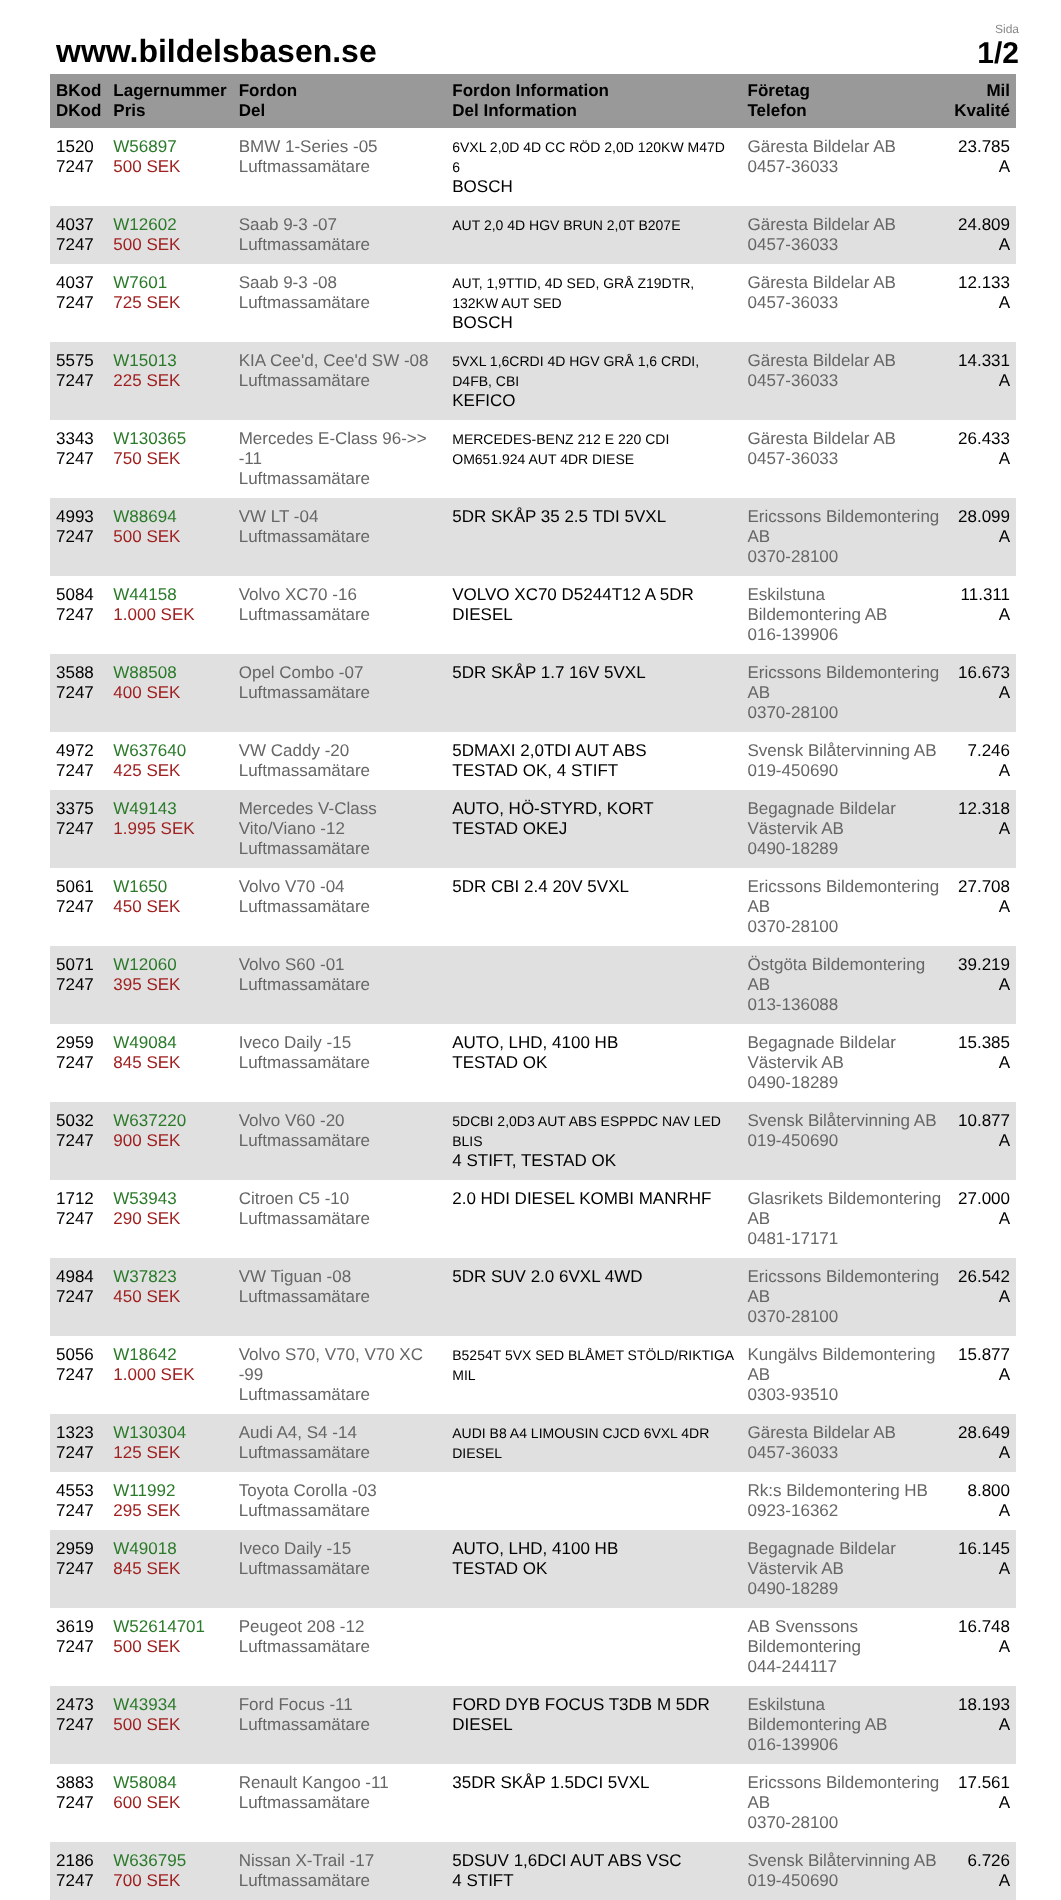www.bildelsbasen.se
Sida
1/2
| BKod DKod | Lagernummer Pris | Fordon Del | Fordon Information Del Information | Företag Telefon | Mil Kvalité |
| --- | --- | --- | --- | --- | --- |
| 1520 7247 | W56897 500 SEK | BMW 1-Series -05 Luftmassamätare | 6VXL 2,0D 4D CC RÖD 2,0D 120KW M47D 6 BOSCH | Gäresta Bildelar AB 0457-36033 | 23.785 A |
| 4037 7247 | W12602 500 SEK | Saab 9-3 -07 Luftmassamätare | AUT 2,0 4D HGV BRUN 2,0T B207E | Gäresta Bildelar AB 0457-36033 | 24.809 A |
| 4037 7247 | W7601 725 SEK | Saab 9-3 -08 Luftmassamätare | AUT, 1,9TTID, 4D SED, GRÅ Z19DTR, 132KW AUT SED BOSCH | Gäresta Bildelar AB 0457-36033 | 12.133 A |
| 5575 7247 | W15013 225 SEK | KIA Cee'd, Cee'd SW -08 Luftmassamätare | 5VXL 1,6CRDI 4D HGV GRÅ 1,6 CRDI, D4FB, CBI KEFICO | Gäresta Bildelar AB 0457-36033 | 14.331 A |
| 3343 7247 | W130365 750 SEK | Mercedes E-Class 96->> -11 Luftmassamätare | MERCEDES-BENZ 212 E 220 CDI OM651.924 AUT 4DR DIESE | Gäresta Bildelar AB 0457-36033 | 26.433 A |
| 4993 7247 | W88694 500 SEK | VW LT -04 Luftmassamätare | 5DR SKÅP 35 2.5 TDI 5VXL | Ericssons Bildemontering AB 0370-28100 | 28.099 A |
| 5084 7247 | W44158 1.000 SEK | Volvo XC70 -16 Luftmassamätare | VOLVO XC70 D5244T12 A 5DR DIESEL | Eskilstuna Bildemontering AB 016-139906 | 11.311 A |
| 3588 7247 | W88508 400 SEK | Opel Combo -07 Luftmassamätare | 5DR SKÅP 1.7 16V 5VXL | Ericssons Bildemontering AB 0370-28100 | 16.673 A |
| 4972 7247 | W637640 425 SEK | VW Caddy -20 Luftmassamätare | 5DMAXI 2,0TDI AUT ABS TESTAD OK, 4 STIFT | Svensk Bilåtervinning AB 019-450690 | 7.246 A |
| 3375 7247 | W49143 1.995 SEK | Mercedes V-Class Vito/Viano -12 Luftmassamätare | AUTO, HÖ-STYRD, KORT TESTAD OKEJ | Begagnade Bildelar Västervik AB 0490-18289 | 12.318 A |
| 5061 7247 | W1650 450 SEK | Volvo V70 -04 Luftmassamätare | 5DR CBI 2.4 20V 5VXL | Ericssons Bildemontering AB 0370-28100 | 27.708 A |
| 5071 7247 | W12060 395 SEK | Volvo S60 -01 Luftmassamätare | | Östgöta Bildemontering AB 013-136088 | 39.219 A |
| 2959 7247 | W49084 845 SEK | Iveco Daily -15 Luftmassamätare | AUTO, LHD, 4100 HB TESTAD OK | Begagnade Bildelar Västervik AB 0490-18289 | 15.385 A |
| 5032 7247 | W637220 900 SEK | Volvo V60 -20 Luftmassamätare | 5DCBI 2,0D3 AUT ABS ESPPDC NAV LED BLIS 4 STIFT, TESTAD OK | Svensk Bilåtervinning AB 019-450690 | 10.877 A |
| 1712 7247 | W53943 290 SEK | Citroen C5 -10 Luftmassamätare | 2.0 HDI DIESEL KOMBI MANRHF | Glasrikets Bildemontering AB 0481-17171 | 27.000 A |
| 4984 7247 | W37823 450 SEK | VW Tiguan -08 Luftmassamätare | 5DR SUV 2.0 6VXL 4WD | Ericssons Bildemontering AB 0370-28100 | 26.542 A |
| 5056 7247 | W18642 1.000 SEK | Volvo S70, V70, V70 XC -99 Luftmassamätare | B5254T 5VX SED BLÅMET STÖLD/RIKTIGA MIL | Kungälvs Bildemontering AB 0303-93510 | 15.877 A |
| 1323 7247 | W130304 125 SEK | Audi A4, S4 -14 Luftmassamätare | AUDI B8 A4 LIMOUSIN CJCD 6VXL 4DR DIESEL | Gäresta Bildelar AB 0457-36033 | 28.649 A |
| 4553 7247 | W11992 295 SEK | Toyota Corolla -03 Luftmassamätare | | Rk:s Bildemontering HB 0923-16362 | 8.800 A |
| 2959 7247 | W49018 845 SEK | Iveco Daily -15 Luftmassamätare | AUTO, LHD, 4100 HB TESTAD OK | Begagnade Bildelar Västervik AB 0490-18289 | 16.145 A |
| 3619 7247 | W52614701 500 SEK | Peugeot 208 -12 Luftmassamätare | | AB Svenssons Bildemontering 044-244117 | 16.748 A |
| 2473 7247 | W43934 500 SEK | Ford Focus -11 Luftmassamätare | FORD DYB FOCUS T3DB M 5DR DIESEL | Eskilstuna Bildemontering AB 016-139906 | 18.193 A |
| 3883 7247 | W58084 600 SEK | Renault Kangoo -11 Luftmassamätare | 35DR SKÅP 1.5DCI 5VXL | Ericssons Bildemontering AB 0370-28100 | 17.561 A |
| 2186 7247 | W636795 700 SEK | Nissan X-Trail -17 Luftmassamätare | 5DSUV 1,6DCI AUT ABS VSC 4 STIFT | Svensk Bilåtervinning AB 019-450690 | 6.726 A |